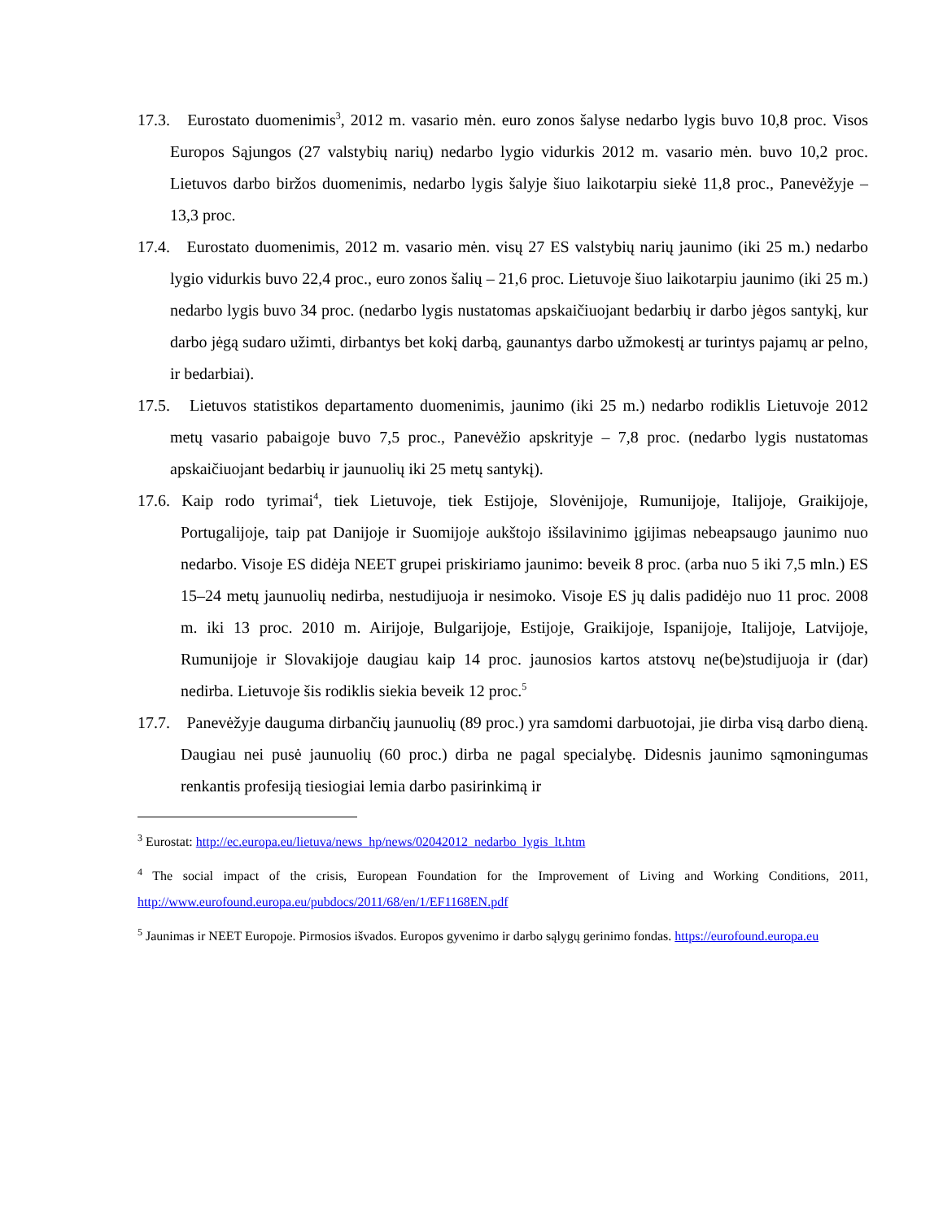17.3. Eurostato duomenimis<sup>3</sup>, 2012 m. vasario mėn. euro zonos šalyse nedarbo lygis buvo 10,8 proc. Visos Europos Sąjungos (27 valstybių narių) nedarbo lygio vidurkis 2012 m. vasario mėn. buvo 10,2 proc. Lietuvos darbo biržos duomenimis, nedarbo lygis šalyje šiuo laikotarpiu siekė 11,8 proc., Panevėžyje – 13,3 proc.
17.4. Eurostato duomenimis, 2012 m. vasario mėn. visų 27 ES valstybių narių jaunimo (iki 25 m.) nedarbo lygio vidurkis buvo 22,4 proc., euro zonos šalių – 21,6 proc. Lietuvoje šiuo laikotarpiu jaunimo (iki 25 m.) nedarbo lygis buvo 34 proc. (nedarbo lygis nustatomas apskaičiuojant bedarbių ir darbo jėgos santykį, kur darbo jėgą sudaro užimti, dirbantys bet kokį darbą, gaunantys darbo užmokestį ar turintys pajamų ar pelno, ir bedarbiai).
17.5. Lietuvos statistikos departamento duomenimis, jaunimo (iki 25 m.) nedarbo rodiklis Lietuvoje 2012 metų vasario pabaigoje buvo 7,5 proc., Panevėžio apskrityje – 7,8 proc. (nedarbo lygis nustatomas apskaičiuojant bedarbių ir jaunuolių iki 25 metų santykį).
17.6. Kaip rodo tyrimai<sup>4</sup>, tiek Lietuvoje, tiek Estijoje, Slovėnijoje, Rumunijoje, Italijoje, Graikijoje, Portugalijoje, taip pat Danijoje ir Suomijoje aukštojo išsilavinimo įgijimas nebeapsaugo jaunimo nuo nedarbo. Visoje ES didėja NEET grupei priskiriamo jaunimo: beveik 8 proc. (arba nuo 5 iki 7,5 mln.) ES 15–24 metų jaunuolių nedirba, nestudijuoja ir nesimoko. Visoje ES jų dalis padidėjo nuo 11 proc. 2008 m. iki 13 proc. 2010 m. Airijoje, Bulgarijoje, Estijoje, Graikijoje, Ispanijoje, Italijoje, Latvijoje, Rumunijoje ir Slovakijoje daugiau kaip 14 proc. jaunosios kartos atstovų ne(be)studijuoja ir (dar) nedirba. Lietuvoje šis rodiklis siekia beveik 12 proc.<sup>5</sup>
17.7. Panevėžyje dauguma dirbančių jaunuolių (89 proc.) yra samdomi darbuotojai, jie dirba visą darbo dieną. Daugiau nei pusė jaunuolių (60 proc.) dirba ne pagal specialybę. Didesnis jaunimo sąmoningumas renkantis profesiją tiesiogiai lemia darbo pasirinkimą ir
<sup>3</sup> Eurostat: http://ec.europa.eu/lietuva/news_hp/news/02042012_nedarbo_lygis_lt.htm
<sup>4</sup> The social impact of the crisis, European Foundation for the Improvement of Living and Working Conditions, 2011, http://www.eurofound.europa.eu/pubdocs/2011/68/en/1/EF1168EN.pdf
<sup>5</sup> Jaunimas ir NEET Europoje. Pirmosios išvados. Europos gyvenimo ir darbo sąlygų gerinimo fondas. https://eurofound.europa.eu